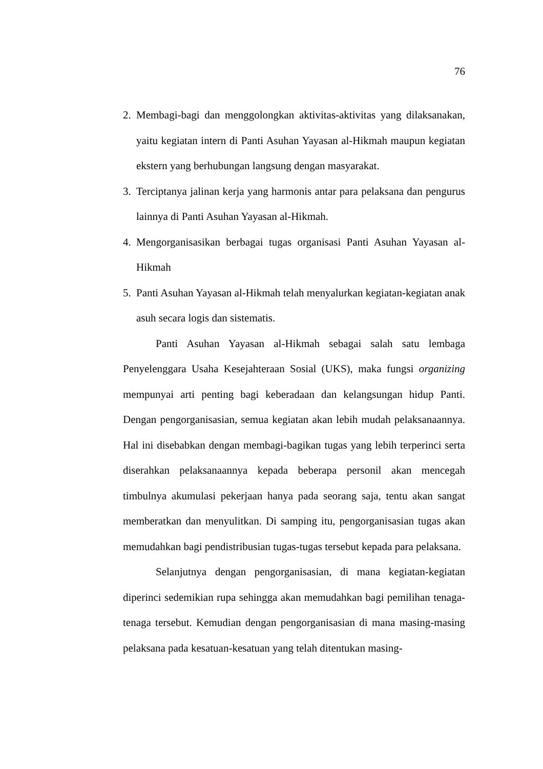76
2. Membagi-bagi dan menggolongkan aktivitas-aktivitas yang dilaksanakan, yaitu kegiatan intern di Panti Asuhan Yayasan al-Hikmah maupun kegiatan ekstern yang berhubungan langsung dengan masyarakat.
3. Terciptanya jalinan kerja yang harmonis antar para pelaksana dan pengurus lainnya di Panti Asuhan Yayasan al-Hikmah.
4. Mengorganisasikan berbagai tugas organisasi Panti Asuhan Yayasan al-Hikmah
5. Panti Asuhan Yayasan al-Hikmah telah menyalurkan kegiatan-kegiatan anak asuh secara logis dan sistematis.
Panti Asuhan Yayasan al-Hikmah sebagai salah satu lembaga Penyelenggara Usaha Kesejahteraan Sosial (UKS), maka fungsi organizing mempunyai arti penting bagi keberadaan dan kelangsungan hidup Panti. Dengan pengorganisasian, semua kegiatan akan lebih mudah pelaksanaannya. Hal ini disebabkan dengan membagi-bagikan tugas yang lebih terperinci serta diserahkan pelaksanaannya kepada beberapa personil akan mencegah timbulnya akumulasi pekerjaan hanya pada seorang saja, tentu akan sangat memberatkan dan menyulitkan. Di samping itu, pengorganisasian tugas akan memudahkan bagi pendistribusian tugas-tugas tersebut kepada para pelaksana.
Selanjutnya dengan pengorganisasian, di mana kegiatan-kegiatan diperinci sedemikian rupa sehingga akan memudahkan bagi pemilihan tenaga-tenaga tersebut. Kemudian dengan pengorganisasian di mana masing-masing pelaksana pada kesatuan-kesatuan yang telah ditentukan masing-